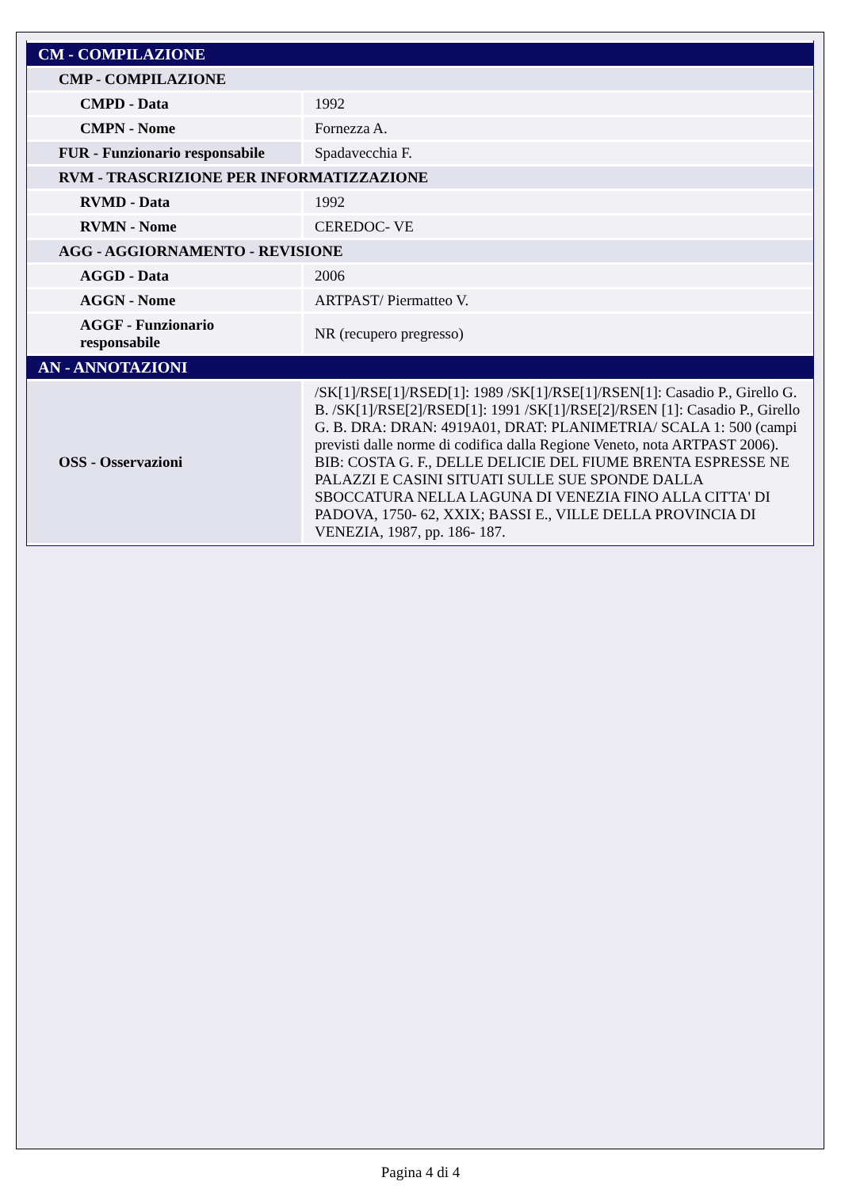| CM - COMPILAZIONE | |
| CMP - COMPILAZIONE | |
| CMPD - Data | 1992 |
| CMPN - Nome | Fornezza A. |
| FUR - Funzionario responsabile | Spadavecchia F. |
| RVM - TRASCRIZIONE PER INFORMATIZZAZIONE | |
| RVMD - Data | 1992 |
| RVMN - Nome | CEREDOC- VE |
| AGG - AGGIORNAMENTO - REVISIONE | |
| AGGD - Data | 2006 |
| AGGN - Nome | ARTPAST/ Piermatteo V. |
| AGGF - Funzionario responsabile | NR (recupero pregresso) |
| AN - ANNOTAZIONI | |
| OSS - Osservazioni | /SK[1]/RSE[1]/RSED[1]: 1989 /SK[1]/RSE[1]/RSEN[1]: Casadio P., Girello G. B. /SK[1]/RSE[2]/RSED[1]: 1991 /SK[1]/RSE[2]/RSEN [1]: Casadio P., Girello G. B. DRA: DRAN: 4919A01, DRAT: PLANIMETRIA/ SCALA 1: 500 (campi previsti dalle norme di codifica dalla Regione Veneto, nota ARTPAST 2006). BIB: COSTA G. F., DELLE DELICIE DEL FIUME BRENTA ESPRESSE NE PALAZZI E CASINI SITUATI SULLE SUE SPONDE DALLA SBOCCATURA NELLA LAGUNA DI VENEZIA FINO ALLA CITTA' DI PADOVA, 1750- 62, XXIX; BASSI E., VILLE DELLA PROVINCIA DI VENEZIA, 1987, pp. 186- 187. |
Pagina 4 di 4